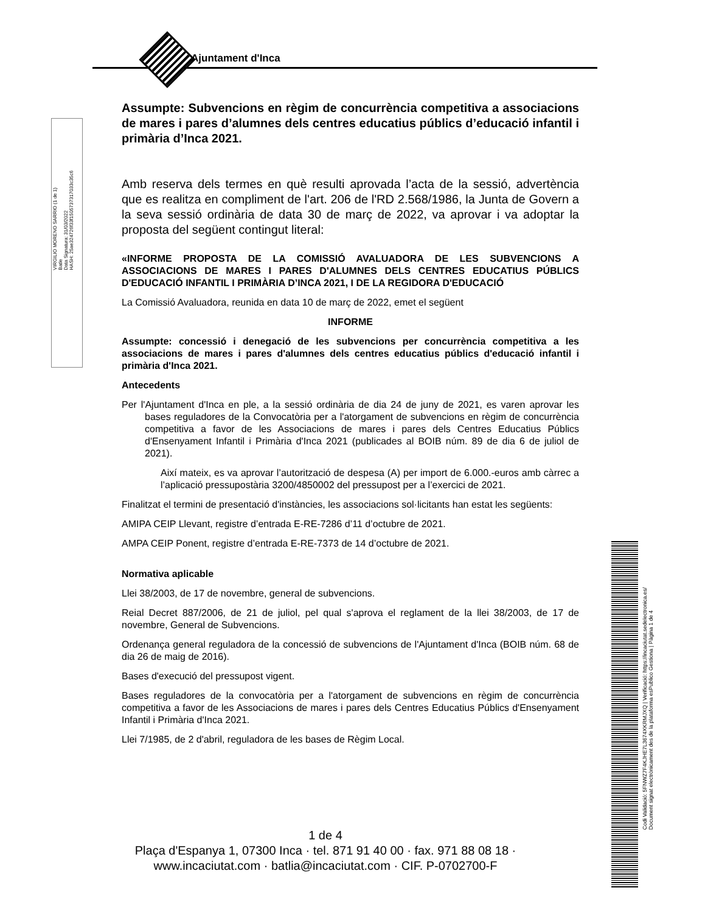Ajuntament d'Inca
VIRGILIO MORENO SARRIO (1 de 1)
Batle
Data Signatura: 31/03/2022
HASH: 25ae324726f33f1505737317033c35c6
Assumpte: Subvencions en règim de concurrència competitiva a associacions de mares i pares d’alumnes dels centres educatius públics d’educació infantil i primària d’Inca 2021.
Amb reserva dels termes en què resulti aprovada l’acta de la sessió, advertència que es realitza en compliment de l'art. 206 de l'RD 2.568/1986, la Junta de Govern a la seva sessió ordinària de data 30 de març de 2022, va aprovar i va adoptar la proposta del següent contingut literal:
«INFORME PROPOSTA DE LA COMISSIÓ AVALUADORA DE LES SUBVENCIONS A ASSOCIACIONS DE MARES I PARES D'ALUMNES DELS CENTRES EDUCATIUS PÚBLICS D'EDUCACIÓ INFANTIL I PRIMÀRIA D’INCA 2021, I DE LA REGIDORA D'EDUCACIÓ
La Comissió Avaluadora, reunida en data 10 de març de 2022, emet el següent
INFORME
Assumpte: concessió i denegació de les subvencions per concurrència competitiva a les associacions de mares i pares d'alumnes dels centres educatius públics d'educació infantil i primària d'Inca 2021.
Antecedents
Per l'Ajuntament d'Inca en ple, a la sessió ordinària de dia 24 de juny de 2021, es varen aprovar les bases reguladores de la Convocatòria per a l'atorgament de subvencions en règim de concurrència competitiva a favor de les Associacions de mares i pares dels Centres Educatius Públics d'Ensenyament Infantil i Primària d'Inca 2021 (publicades al BOIB núm. 89 de dia 6 de juliol de 2021).
Així mateix, es va aprovar l’autorització de despesa (A) per import de 6.000.-euros amb càrrec a l’aplicació pressupostària 3200/4850002 del pressupost per a l’exercici de 2021.
Finalitzat el termini de presentació d'instàncies, les associacions sol·licitants han estat les següents:
AMIPA CEIP Llevant, registre d’entrada E-RE-7286 d’11 d’octubre de 2021.
AMPA CEIP Ponent, registre d’entrada E-RE-7373 de 14 d’octubre de 2021.
Normativa aplicable
Llei 38/2003, de 17 de novembre, general de subvencions.
Reial Decret 887/2006, de 21 de juliol, pel qual s'aprova el reglament de la llei 38/2003, de 17 de novembre, General de Subvencions.
Ordenança general reguladora de la concessió de subvencions de l'Ajuntament d'Inca (BOIB núm. 68 de dia 26 de maig de 2016).
Bases d'execució del pressupost vigent.
Bases reguladores de la convocatòria per a l'atorgament de subvencions en règim de concurrència competitiva a favor de les Associacions de mares i pares dels Centres Educatius Públics d'Ensenyament Infantil i Primària d'Inca 2021.
Llei 7/1985, de 2 d'abril, reguladora de les bases de Règim Local.
Codi Validació: 5FNWZ7F4KJHE7L3674XKRMJXQ | Verificació: https://incaciutat.sedelectronica.es/
Document signat electrònicament des de la plataforma esPublico Gestiona | Pàgina 1 de 4
1 de 4
Plaça d'Espanya 1, 07300 Inca · tel. 871 91 40 00 · fax. 971 88 08 18 ·
www.incaciutat.com · batlia@incaciutat.com · CIF. P-0702700-F